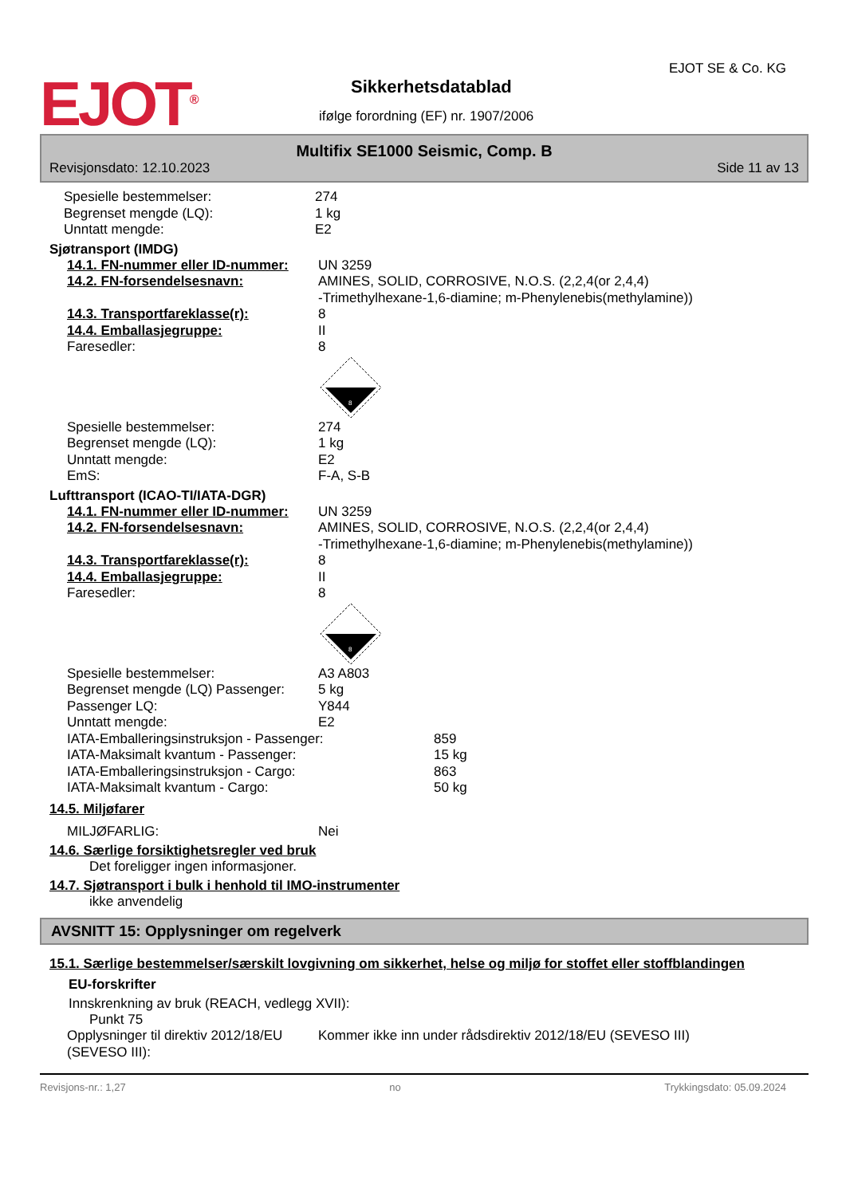EJOT<sup>®</sup> Sikkerhetsdatablad
ifølge forordning (EF) nr. 1907/2006
EJOT SE & Co. KG
Multifix SE1000 Seismic, Comp. B
Revisjonsdato: 12.10.2023 Side 11 av 13
Spesielle bestemmelser: 274
Begrenset mengde (LQ): 1 kg
Unntatt mengde: E2
Sjøtransport (IMDG)
14.1. FN-nummer eller ID-nummer: UN 3259
14.2. FN-forsendelsesnavn: AMINES, SOLID, CORROSIVE, N.O.S. (2,2,4(or 2,4,4)
-Trimethylhexane-1,6-diamine; m-Phenylenebis(methylamine))
14.3. Transportfareklasse(r): 8
14.4. Emballasjegruppe: II
Faresedler: 8
8
Spesielle bestemmelser: 274
Begrenset mengde (LQ): 1 kg
Unntatt mengde: E2
EmS: F-A, S-B
Lufttransport (ICAO-TI/IATA-DGR)
14.1. FN-nummer eller ID-nummer: UN 3259
14.2. FN-forsendelsesnavn: AMINES, SOLID, CORROSIVE, N.O.S. (2,2,4(or 2,4,4)
-Trimethylhexane-1,6-diamine; m-Phenylenebis(methylamine))
14.3. Transportfareklasse(r): 8
14.4. Emballasjegruppe: II
Faresedler: 8
8
Spesielle bestemmelser: A3 A803
Begrenset mengde (LQ) Passenger: 5 kg
Passenger LQ: Y844
Unntatt mengde: E2
IATA-Emballeringsinstruksjon - Passenger: 859
IATA-Maksimalt kvantum - Passenger: 15 kg
IATA-Emballeringsinstruksjon - Cargo: 863
IATA-Maksimalt kvantum - Cargo: 50 kg
14.5. Miljøfarer
MILJØFARLIG: Nei
14.6. Særlige forsiktighetsregler ved bruk
Det foreligger ingen informasjoner.
14.7. Sjøtransport i bulk i henhold til IMO-instrumenter
ikke anvendelig
AVSNITT 15: Opplysninger om regelverk
15.1. Særlige bestemmelser/særskilt lovgivning om sikkerhet, helse og miljø for stoffet eller stoffblandingen
EU-forskrifter
Innskrenkning av bruk (REACH, vedlegg XVII):
Punkt 75
Opplysninger til direktiv 2012/18/EU
(SEVESO III): Kommer ikke inn under rådsdirektiv 2012/18/EU (SEVESO III)
Revisjons-nr.: 1,27 no Trykkingsdato: 05.09.2024